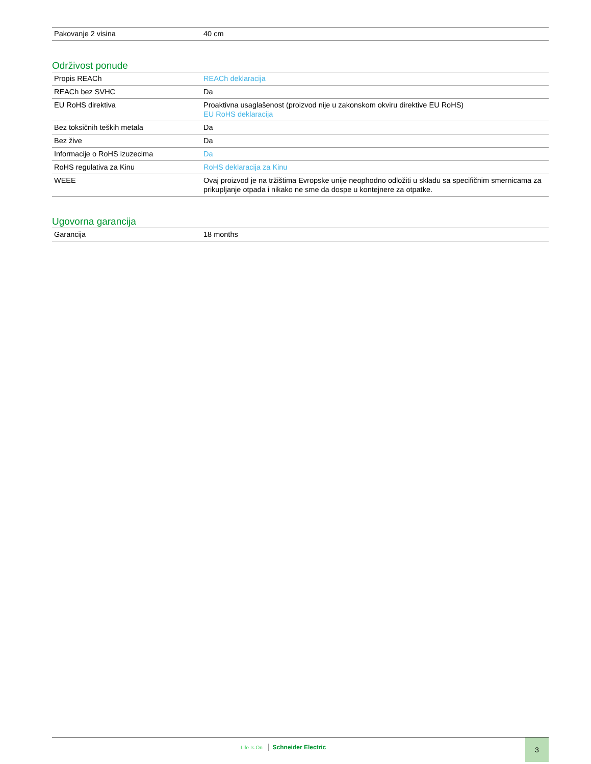| Pakovanje 2 visina | 40 cm |
Održivost ponude
| Propis REACh | REACh deklaracija |
| REACh bez SVHC | Da |
| EU RoHS direktiva | Proaktivna usaglašenost (proizvod nije u zakonskom okviru direktive EU RoHS) EU RoHS deklaracija |
| Bez toksičnih teških metala | Da |
| Bez žive | Da |
| Informacije o RoHS izuzecima | Da |
| RoHS regulativa za Kinu | RoHS deklaracija za Kinu |
| WEEE | Ovaj proizvod je na tržištima Evropske unije neophodno odložiti u skladu sa specifičnim smernicama za prikupljanje otpada i nikako ne sme da dospe u kontejnere za otpatke. |
Ugovorna garancija
| Garancija | 18 months |
Life Is On Schneider Electric
3